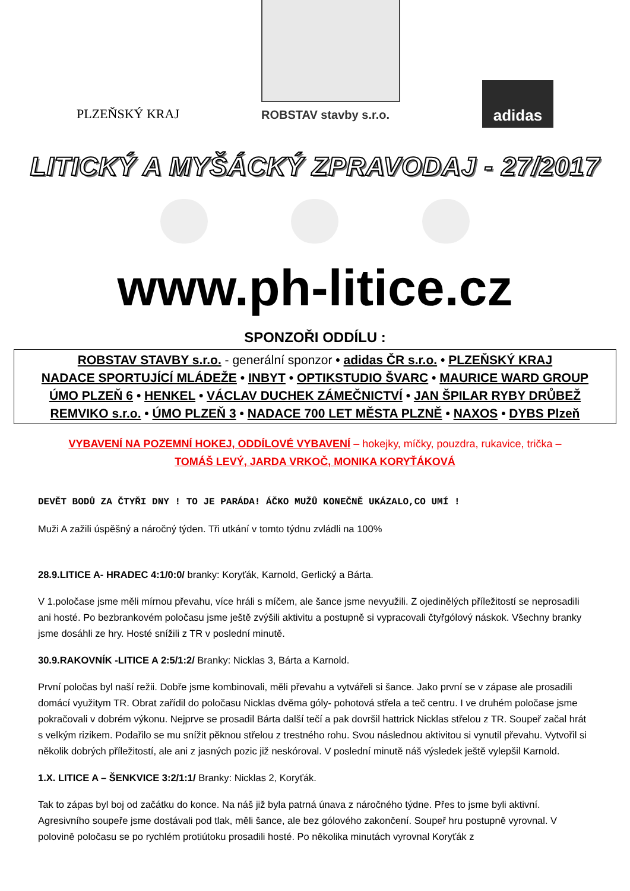PLZEŇSKÝ KRAJ
ROBSTAV stavby s.r.o.
adidas
LITICKÝ A MYŠÁCKÝ ZPRAVODAJ - 27/2017
www.ph-litice.cz
SPONZOŘI ODDÍLU :
ROBSTAV STAVBY s.r.o. - generální sponzor • adidas ČR s.r.o. • PLZEŇSKÝ KRAJ
NADACE SPORTUJÍCÍ MLÁDEŽE • INBYT • OPTIKSTUDIO ŠVARC • MAURICE WARD GROUP
ÚMO PLZEŇ 6 • HENKEL • VÁCLAV DUCHEK ZÁMEČNICTVÍ • JAN ŠPILAR RYBY DRŮBEŽ
REMVIKO s.r.o. • ÚMO PLZEŇ 3 • NADACE 700 LET MĚSTA PLZNĚ • NAXOS • DYBS Plzeň
VYBAVENÍ NA POZEMNÍ HOKEJ, ODDÍLOVÉ VYBAVENÍ – hokejky, míčky, pouzdra, rukavice, trička –
TOMÁŠ LEVÝ, JARDA VRKOČ, MONIKA KORYŤÁKOVÁ
DEVĚT BODŮ ZA ČTYŘI DNY ! TO JE PARÁDA! ÁČKO MUŽŮ KONEČNĚ UKÁZALO,CO UMÍ !
Muži A zažili úspěšný a náročný týden. Tři utkání v tomto týdnu zvládli na 100%
28.9.LITICE A- HRADEC 4:1/0:0/ branky: Koryťák, Karnold, Gerlický a Bárta.
V 1.poločase jsme měli mírnou převahu, více hráli s míčem, ale šance jsme nevyužili. Z ojedinělých příležitostí se neprosadili ani hosté. Po bezbrankovém poločasu jsme ještě zvýšili aktivitu a postupně si vypracovali čtyřgólový náskok. Všechny branky jsme dosáhli ze hry. Hosté snížili z TR v poslední minutě.
30.9.RAKOVNÍK -LITICE A 2:5/1:2/ Branky: Nicklas 3, Bárta a Karnold.
První poločas byl naší režii. Dobře jsme kombinovali, měli převahu a vytvářeli si šance. Jako první se v zápase ale prosadili domácí využitym TR. Obrat zařídil do poločasu Nicklas dvěma góly- pohotová střela a teč centru. I ve druhém poločase jsme pokračovali v dobrém výkonu. Nejprve se prosadil Bárta další tečí a pak dovršil hattrick Nicklas střelou z TR. Soupeř začal hrát s velkým rizikem. Podařilo se mu snížit pěknou střelou z trestného rohu. Svou následnou aktivitou si vynutil převahu. Vytvořil si několik dobrých příležitostí, ale ani z jasných pozic již neskóroval. V poslední minutě náš výsledek ještě vylepšil Karnold.
1.X. LITICE A – ŠENKVICE 3:2/1:1/ Branky: Nicklas 2, Koryťák.
Tak to zápas byl boj od začátku do konce. Na náš již byla patrná únava z náročného týdne. Přes to jsme byli aktivní. Agresivního soupeře jsme dostávali pod tlak, měli šance, ale bez gólového zakončení. Soupeř hru postupně vyrovnal. V polovině poločasu se po rychlém protiútoku prosadili hosté. Po několika minutách vyrovnal Koryťák z